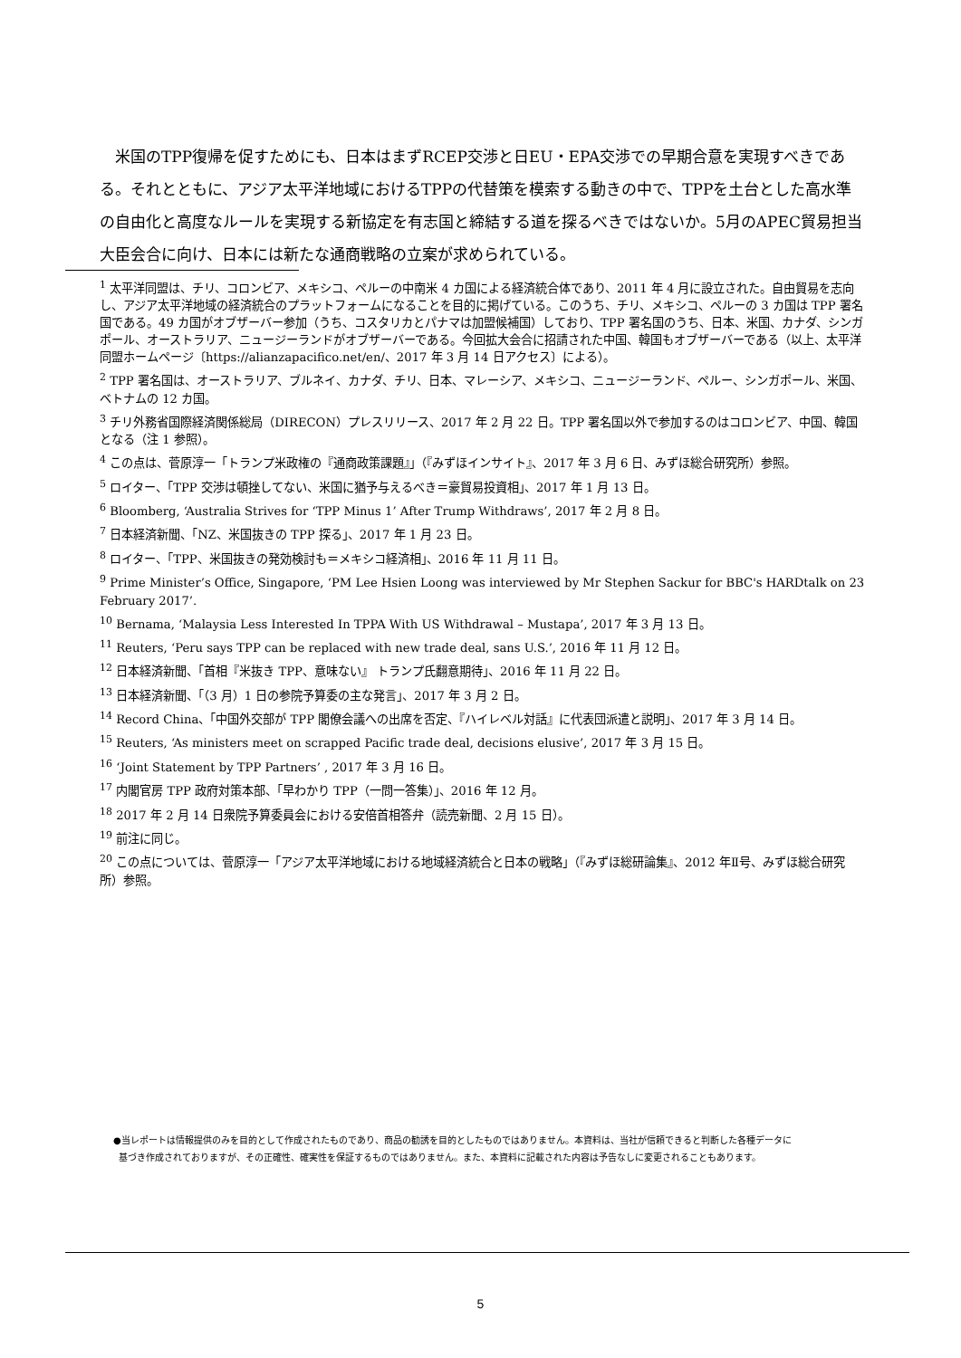米国のTPP復帰を促すためにも、日本はまずRCEP交渉と日EU・EPA交渉での早期合意を実現すべきである。それとともに、アジア太平洋地域におけるTPPの代替策を模索する動きの中で、TPPを土台とした高水準の自由化と高度なルールを実現する新協定を有志国と締結する道を探るべきではないか。5月のAPEC貿易担当大臣会合に向け、日本には新たな通商戦略の立案が求められている。
<sup>1</sup> 太平洋同盟は、チリ、コロンビア、メキシコ、ペルーの中南米 4 カ国による経済統合体であり、2011 年 4 月に設立された。自由貿易を志向し、アジア太平洋地域の経済統合のプラットフォームになることを目的に掲げている。このうち、チリ、メキシコ、ペルーの 3 カ国は TPP 署名国である。49 カ国がオブザーバー参加（うち、コスタリカとパナマは加盟候補国）しており、TPP 署名国のうち、日本、米国、カナダ、シンガポール、オーストラリア、ニュージーランドがオブザーバーである。今回拡大会合に招請された中国、韓国もオブザーバーである（以上、太平洋同盟ホームページ〔https://alianzapacifico.net/en/、2017 年 3 月 14 日アクセス〕による）。
<sup>2</sup> TPP 署名国は、オーストラリア、ブルネイ、カナダ、チリ、日本、マレーシア、メキシコ、ニュージーランド、ペルー、シンガポール、米国、ベトナムの 12 カ国。
<sup>3</sup> チリ外務省国際経済関係総局（DIRECON）プレスリリース、2017 年 2 月 22 日。TPP 署名国以外で参加するのはコロンビア、中国、韓国となる（注 1 参照）。
<sup>4</sup> この点は、菅原淳一「トランプ米政権の『通商政策課題』」（『みずほインサイト』、2017 年 3 月 6 日、みずほ総合研究所）参照。
<sup>5</sup> ロイター、「TPP 交渉は頓挫してない、米国に猶予与えるべき＝豪貿易投資相」、2017 年 1 月 13 日。
<sup>6</sup> Bloomberg, ‘Australia Strives for ‘TPP Minus 1’ After Trump Withdraws’, 2017 年 2 月 8 日。
<sup>7</sup> 日本経済新聞、「NZ、米国抜きの TPP 探る」、2017 年 1 月 23 日。
<sup>8</sup> ロイター、「TPP、米国抜きの発効検討も＝メキシコ経済相」、2016 年 11 月 11 日。
<sup>9</sup> Prime Minister’s Office, Singapore, ‘PM Lee Hsien Loong was interviewed by Mr Stephen Sackur for BBC's HARDtalk on 23 February 2017’.
<sup>10</sup> Bernama, ‘Malaysia Less Interested In TPPA With US Withdrawal – Mustapa’, 2017 年 3 月 13 日。
<sup>11</sup> Reuters, ‘Peru says TPP can be replaced with new trade deal, sans U.S.’, 2016 年 11 月 12 日。
<sup>12</sup> 日本経済新聞、「首相『米抜き TPP、意味ない』 トランプ氏翻意期待」、2016 年 11 月 22 日。
<sup>13</sup> 日本経済新聞、「（3 月）1 日の参院予算委の主な発言」、2017 年 3 月 2 日。
<sup>14</sup> Record China、「中国外交部が TPP 閣僚会議への出席を否定、『ハイレベル対話』に代表団派遣と説明」、2017 年 3 月 14 日。
<sup>15</sup> Reuters, ‘As ministers meet on scrapped Pacific trade deal, decisions elusive’, 2017 年 3 月 15 日。
<sup>16</sup> ‘Joint Statement by TPP Partners’ , 2017 年 3 月 16 日。
<sup>17</sup> 内閣官房 TPP 政府対策本部、「早わかり TPP（一問一答集）」、2016 年 12 月。
<sup>18</sup> 2017 年 2 月 14 日衆院予算委員会における安倍首相答弁（読売新聞、2 月 15 日）。
<sup>19</sup> 前注に同じ。
<sup>20</sup> この点については、菅原淳一「アジア太平洋地域における地域経済統合と日本の戦略」（『みずほ総研論集』、2012 年Ⅱ号、みずほ総合研究所）参照。
●当レポートは情報提供のみを目的として作成されたものであり、商品の勧誘を目的としたものではありません。本資料は、当社が信頼できると判断した各種データに
基づき作成されておりますが、その正確性、確実性を保証するものではありません。また、本資料に記載された内容は予告なしに変更されることもあります。
5